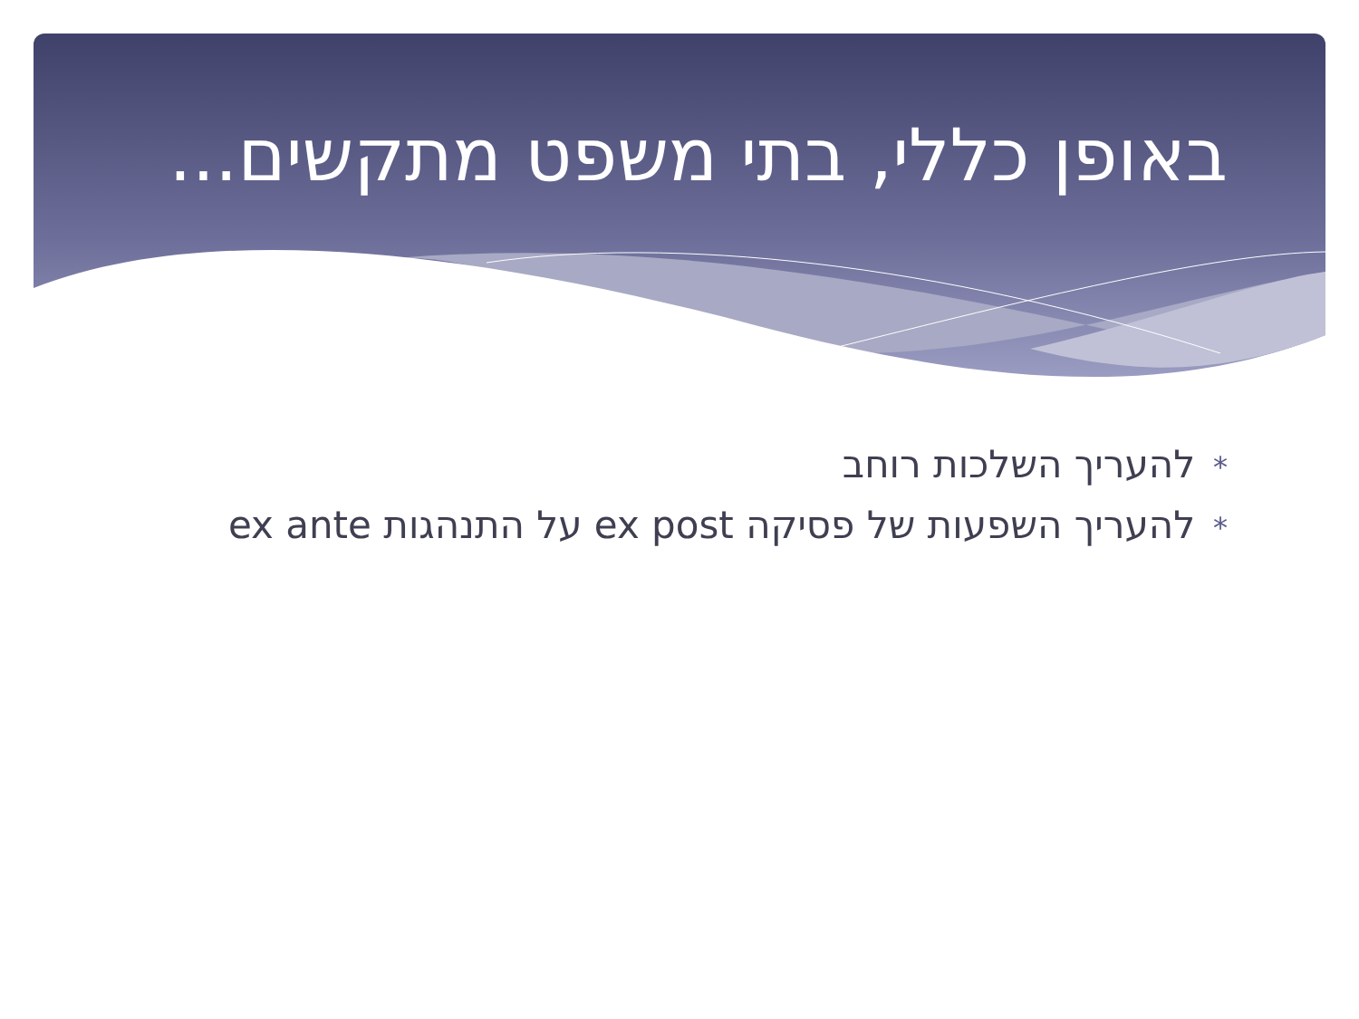באופן כללי, בתי משפט מתקשים...
*להעריך השלכות רוחב
*להעריך השפעות של פסיקה ex post על התנהגות ex ante